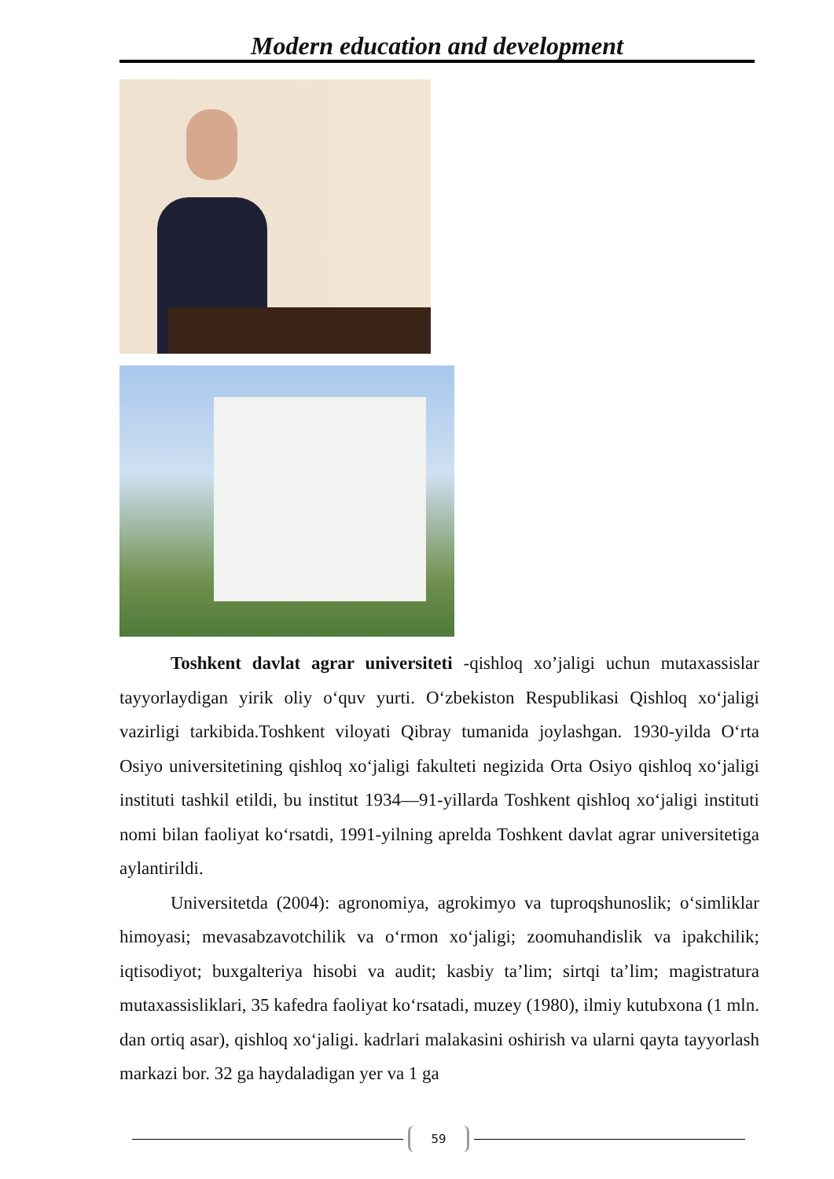Modern education and development
Toshkent davlat agrar universiteti -qishloq xo’jaligi uchun mutaxassislar tayyorlaydigan yirik oliy o‘quv yurti. O‘zbekiston Respublikasi Qishloq xo‘jaligi vazirligi tarkibida.Toshkent viloyati Qibray tumanida joylashgan. 1930-yilda O‘rta Osiyo universitetining qishloq xo‘jaligi fakulteti negizida Orta Osiyo qishloq xo‘jaligi instituti tashkil etildi, bu institut 1934—91-yillarda Toshkent qishloq xo‘jaligi instituti nomi bilan faoliyat ko‘rsatdi, 1991-yilning aprelda Toshkent davlat agrar universitetiga aylantirildi.
Universitetda (2004): agronomiya, agrokimyo va tuproqshunoslik; o‘simliklar himoyasi; mevasabzavotchilik va o‘rmon xo‘jaligi; zoomuhandislik va ipakchilik; iqtisodiyot; buxgalteriya hisobi va audit; kasbiy ta’lim; sirtqi ta’lim; magistratura mutaxassisliklari, 35 kafedra faoliyat ko‘rsatadi, muzey (1980), ilmiy kutubxona (1 mln. dan ortiq asar), qishloq xo‘jaligi. kadrlari malakasini oshirish va ularni qayta tayyorlash markazi bor. 32 ga haydaladigan yer va 1 ga
59